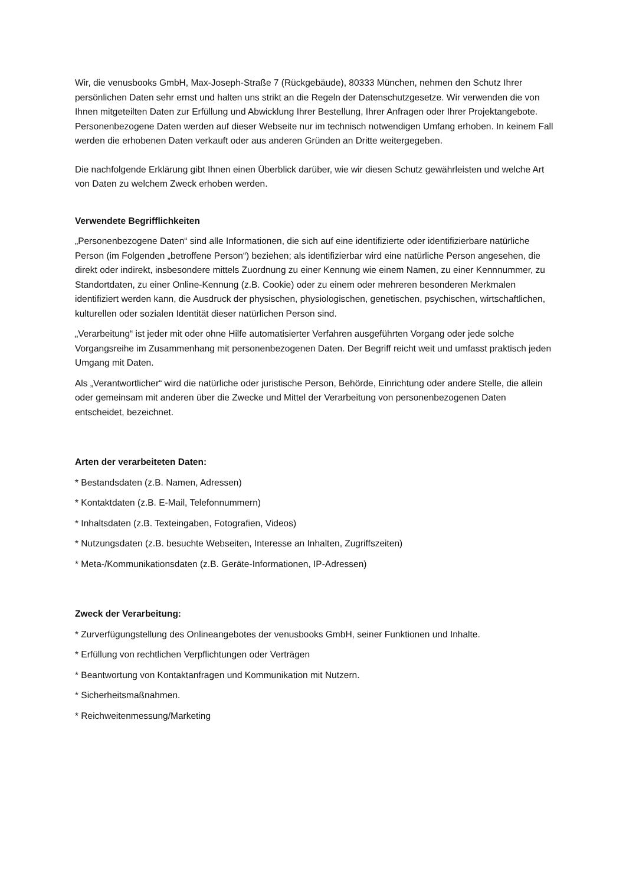Wir, die venusbooks GmbH, Max-Joseph-Straße 7 (Rückgebäude), 80333 München, nehmen den Schutz Ihrer persönlichen Daten sehr ernst und halten uns strikt an die Regeln der Datenschutzgesetze. Wir verwenden die von Ihnen mitgeteilten Daten zur Erfüllung und Abwicklung Ihrer Bestellung, Ihrer Anfragen oder Ihrer Projektangebote. Personenbezogene Daten werden auf dieser Webseite nur im technisch notwendigen Umfang erhoben. In keinem Fall werden die erhobenen Daten verkauft oder aus anderen Gründen an Dritte weitergegeben.
Die nachfolgende Erklärung gibt Ihnen einen Überblick darüber, wie wir diesen Schutz gewährleisten und welche Art von Daten zu welchem Zweck erhoben werden.
Verwendete Begrifflichkeiten
„Personenbezogene Daten“ sind alle Informationen, die sich auf eine identifizierte oder identifizierbare natürliche Person (im Folgenden „betroffene Person“) beziehen; als identifizierbar wird eine natürliche Person angesehen, die direkt oder indirekt, insbesondere mittels Zuordnung zu einer Kennung wie einem Namen, zu einer Kennnummer, zu Standortdaten, zu einer Online-Kennung (z.B. Cookie) oder zu einem oder mehreren besonderen Merkmalen identifiziert werden kann, die Ausdruck der physischen, physiologischen, genetischen, psychischen, wirtschaftlichen, kulturellen oder sozialen Identität dieser natürlichen Person sind.
„Verarbeitung“ ist jeder mit oder ohne Hilfe automatisierter Verfahren ausgeführten Vorgang oder jede solche Vorgangsreihe im Zusammenhang mit personenbezogenen Daten. Der Begriff reicht weit und umfasst praktisch jeden Umgang mit Daten.
Als „Verantwortlicher“ wird die natürliche oder juristische Person, Behörde, Einrichtung oder andere Stelle, die allein oder gemeinsam mit anderen über die Zwecke und Mittel der Verarbeitung von personenbezogenen Daten entscheidet, bezeichnet.
Arten der verarbeiteten Daten:
* Bestandsdaten (z.B. Namen, Adressen)
* Kontaktdaten (z.B. E-Mail, Telefonnummern)
* Inhaltsdaten (z.B. Texteingaben, Fotografien, Videos)
* Nutzungsdaten (z.B. besuchte Webseiten, Interesse an Inhalten, Zugriffszeiten)
* Meta-/Kommunikationsdaten (z.B. Geräte-Informationen, IP-Adressen)
Zweck der Verarbeitung:
* Zurverfügungstellung des Onlineangebotes der venusbooks GmbH, seiner Funktionen und Inhalte.
* Erfüllung von rechtlichen Verpflichtungen oder Verträgen
* Beantwortung von Kontaktanfragen und Kommunikation mit Nutzern.
* Sicherheitsmaßnahmen.
* Reichweitenmessung/Marketing